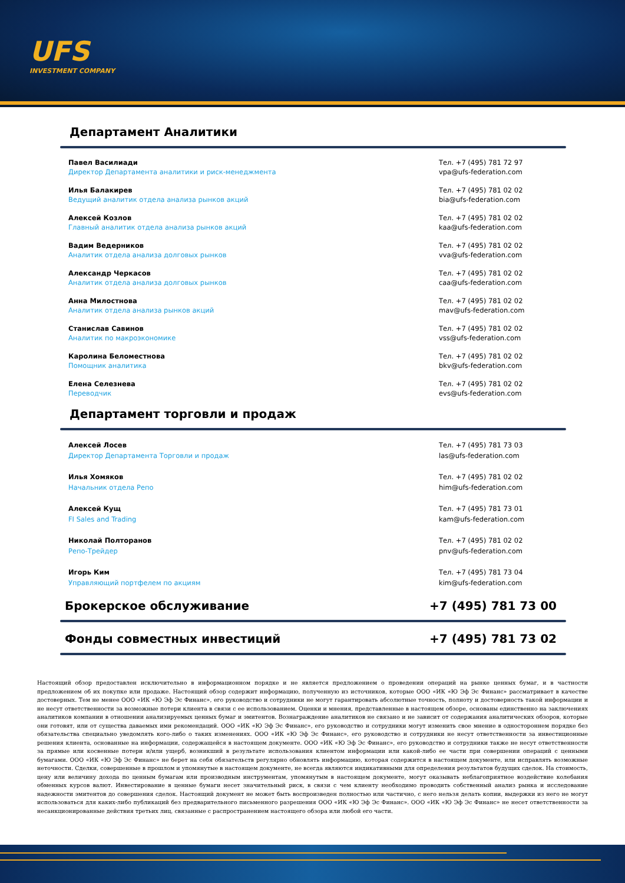UFS
INVESTMENT COMPANY
Департамент Аналитики
Павел Василиади
Директор Департамента аналитики и риск-менеджмента
Тел. +7 (495) 781 72 97
vpa@ufs-federation.com
Илья Балакирев
Ведущий аналитик отдела анализа рынков акций
Тел. +7 (495) 781 02 02
bia@ufs-federation.com
Алексей Козлов
Главный аналитик отдела анализа рынков акций
Тел. +7 (495) 781 02 02
kaa@ufs-federation.com
Вадим Ведерников
Аналитик отдела анализа долговых рынков
Тел. +7 (495) 781 02 02
vva@ufs-federation.com
Александр Черкасов
Аналитик отдела анализа долговых рынков
Тел. +7 (495) 781 02 02
caa@ufs-federation.com
Анна Милостнова
Аналитик отдела анализа рынков акций
Тел. +7 (495) 781 02 02
mav@ufs-federation.com
Станислав Савинов
Аналитик по макроэкономике
Тел. +7 (495) 781 02 02
vss@ufs-federation.com
Каролина Беломестнова
Помощник аналитика
Тел. +7 (495) 781 02 02
bkv@ufs-federation.com
Елена Селезнева
Переводчик
Тел. +7 (495) 781 02 02
evs@ufs-federation.com
Департамент торговли и продаж
Алексей Лосев
Директор Департамента Торговли и продаж
Тел. +7 (495) 781 73 03
las@ufs-federation.com
Илья Хомяков
Начальник отдела Репо
Тел. +7 (495) 781 02 02
him@ufs-federation.com
Алексей Кущ
FI Sales and Trading
Тел. +7 (495) 781 73 01
kam@ufs-federation.com
Николай Полторанов
Репо-Трейдер
Тел. +7 (495) 781 02 02
pnv@ufs-federation.com
Игорь Ким
Управляющий портфелем по акциям
Тел. +7 (495) 781 73 04
kim@ufs-federation.com
Брокерское обслуживание +7 (495) 781 73 00
Фонды совместных инвестиций +7 (495) 781 73 02
Настоящий обзор предоставлен исключительно в информационном порядке и не является предложением о проведении операций на рынке ценных бумаг, и в частности предложением об их покупке или продаже. Настоящий обзор содержит информацию, полученную из источников, которые ООО «ИК «Ю Эф Эс Финанс» рассматривает в качестве достоверных. Тем не менее ООО «ИК «Ю Эф Эс Финанс», его руководство и сотрудники не могут гарантировать абсолютные точность, полноту и достоверность такой информации и не несут ответственности за возможные потери клиента в связи с ее использованием. Оценки и мнения, представленные в настоящем обзоре, основаны единственно на заключениях аналитиков компании в отношении анализируемых ценных бумаг и эмитентов. Вознаграждение аналитиков не связано и не зависит от содержания аналитических обзоров, которые они готовят, или от существа даваемых ими рекомендаций. ООО «ИК «Ю Эф Эс Финанс», его руководство и сотрудники могут изменить свое мнение в одностороннем порядке без обязательства специально уведомлять кого-либо о таких изменениях. ООО «ИК «Ю Эф Эс Финанс», его руководство и сотрудники не несут ответственности за инвестиционные решения клиента, основанные на информации, содержащейся в настоящем документе. ООО «ИК «Ю Эф Эс Финанс», его руководство и сотрудники также не несут ответственности за прямые или косвенные потери и/или ущерб, возникший в результате использования клиентом информации или какой-либо ее части при совершении операций с ценными бумагами. ООО «ИК «Ю Эф Эс Финанс» не берет на себя обязательств регулярно обновлять информацию, которая содержится в настоящем документе, или исправлять возможные неточности. Сделки, совершенные в прошлом и упомянутые в настоящем документе, не всегда являются индикативными для определения результатов будущих сделок. На стоимость, цену или величину дохода по ценным бумагам или производным инструментам, упомянутым в настоящем документе, могут оказывать неблагоприятное воздействие колебания обменных курсов валют. Инвестирование в ценные бумаги несет значительный риск, в связи с чем клиенту необходимо проводить собственный анализ рынка и исследование надежности эмитентов до совершения сделок. Настоящий документ не может быть воспроизведен полностью или частично, с него нельзя делать копии, выдержки из него не могут использоваться для каких-либо публикаций без предварительного письменного разрешения ООО «ИК «Ю Эф Эс Финанс». ООО «ИК «Ю Эф Эс Финанс» не несет ответственности за несанкционированные действия третьих лиц, связанные с распространением настоящего обзора или любой его части.